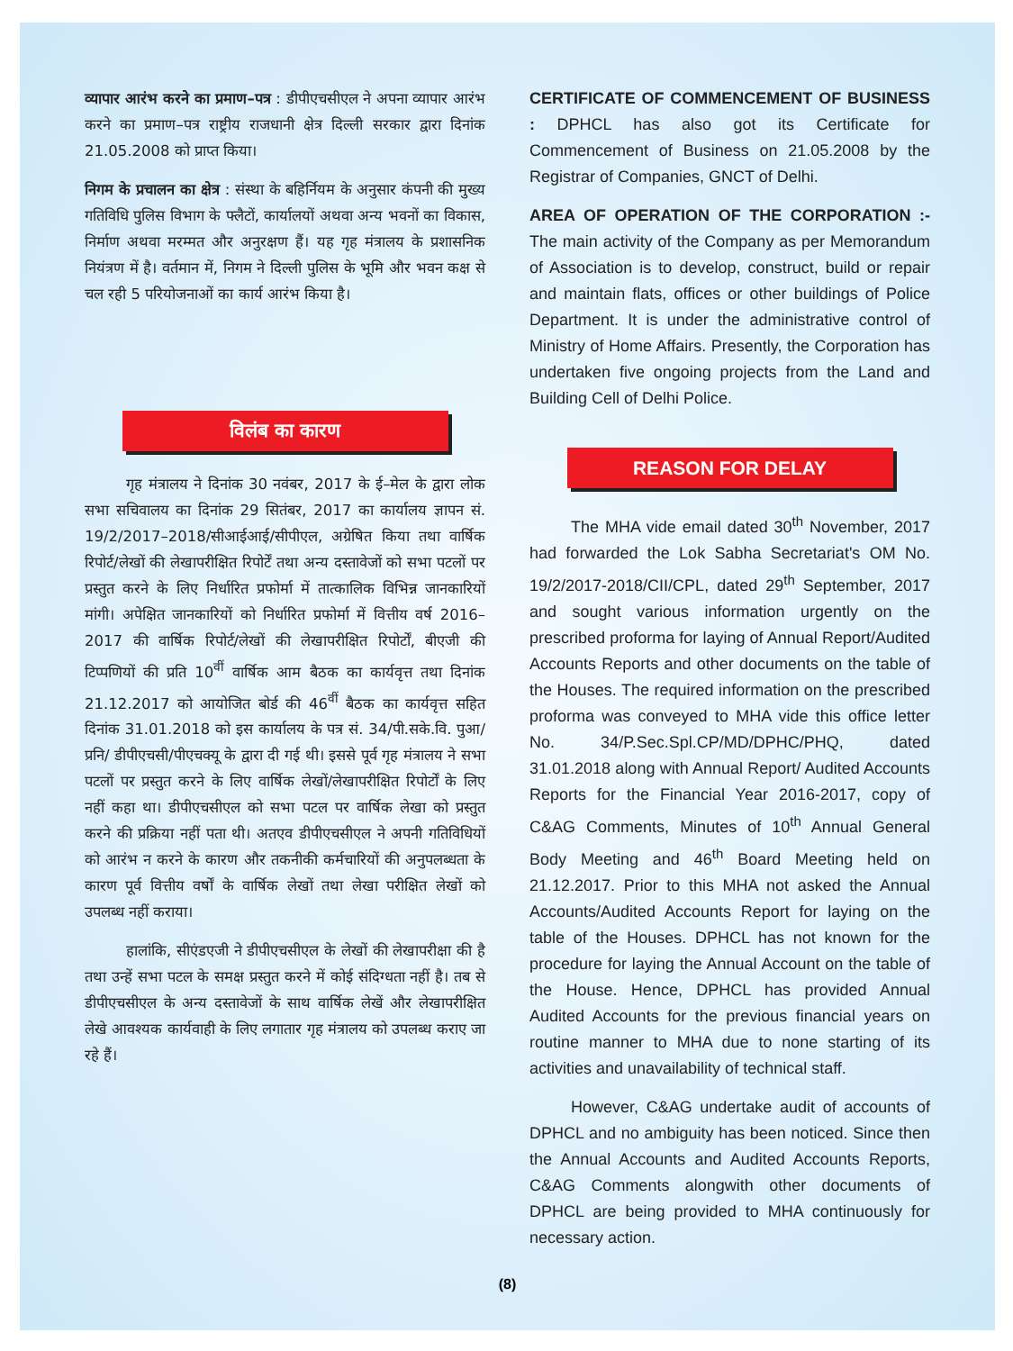व्यापार आरंभ करने का प्रमाण–पत्र : डीपीएचसीएल ने अपना व्यापार आरंभ करने का प्रमाण–पत्र राष्ट्रीय राजधानी क्षेत्र दिल्ली सरकार द्वारा दिनांक 21.05.2008 को प्राप्त किया।
निगम के प्रचालन का क्षेत्र : संस्था के बहिर्नियम के अनुसार कंपनी की मुख्य गतिविधि पुलिस विभाग के फ्लैटों, कार्यालयों अथवा अन्य भवनों का विकास, निर्माण अथवा मरम्मत और अनुरक्षण हैं। यह गृह मंत्रालय के प्रशासनिक नियंत्रण में है। वर्तमान में, निगम ने दिल्ली पुलिस के भूमि और भवन कक्ष से चल रही 5 परियोजनाओं का कार्य आरंभ किया है।
विलंब का कारण
गृह मंत्रालय ने दिनांक 30 नवंबर, 2017 के ई–मेल के द्वारा लोक सभा सचिवालय का दिनांक 29 सितंबर, 2017 का कार्यालय ज्ञापन सं. 19/2/2017–2018/सीआईआई/सीपीएल, अग्रेषित किया तथा वार्षिक रिपोर्ट/लेखों की लेखापरीक्षित रिपोर्टें तथा अन्य दस्तावेजों को सभा पटलों पर प्रस्तुत करने के लिए निर्धारित प्रफोर्मा में तात्कालिक विभिन्न जानकारियों मांगी। अपेक्षित जानकारियों को निर्धारित प्रफोर्मा में वित्तीय वर्ष 2016–2017 की वार्षिक रिपोर्ट/लेखों की लेखापरीक्षित रिपोर्टों, बीएजी की टिप्पणियों की प्रति 10<sup>वीं</sup> वार्षिक आम बैठक का कार्यवृत्त तथा दिनांक 21.12.2017 को आयोजित बोर्ड की 46<sup>वीं</sup> बैठक का कार्यवृत्त सहित दिनांक 31.01.2018 को इस कार्यालय के पत्र सं. 34/पी.सके.वि. पुआ/प्रनि/ डीपीएचसी/पीएचक्यू के द्वारा दी गई थी। इससे पूर्व गृह मंत्रालय ने सभा पटलों पर प्रस्तुत करने के लिए वार्षिक लेखों/लेखापरीक्षित रिपोर्टों के लिए नहीं कहा था। डीपीएचसीएल को सभा पटल पर वार्षिक लेखा को प्रस्तुत करने की प्रक्रिया नहीं पता थी। अतएव डीपीएचसीएल ने अपनी गतिविधियों को आरंभ न करने के कारण और तकनीकी कर्मचारियों की अनुपलब्धता के कारण पूर्व वित्तीय वर्षों के वार्षिक लेखों तथा लेखा परीक्षित लेखों को उपलब्ध नहीं कराया।
हालांकि, सीएंडएजी ने डीपीएचसीएल के लेखों की लेखापरीक्षा की है तथा उन्हें सभा पटल के समक्ष प्रस्तुत करने में कोई संदिग्धता नहीं है। तब से डीपीएचसीएल के अन्य दस्तावेजों के साथ वार्षिक लेखें और लेखापरीक्षित लेखे आवश्यक कार्यवाही के लिए लगातार गृह मंत्रालय को उपलब्ध कराए जा रहे हैं।
CERTIFICATE OF COMMENCEMENT OF BUSINESS : DPHCL has also got its Certificate for Commencement of Business on 21.05.2008 by the Registrar of Companies, GNCT of Delhi.
AREA OF OPERATION OF THE CORPORATION :- The main activity of the Company as per Memorandum of Association is to develop, construct, build or repair and maintain flats, offices or other buildings of Police Department. It is under the administrative control of Ministry of Home Affairs. Presently, the Corporation has undertaken five ongoing projects from the Land and Building Cell of Delhi Police.
REASON FOR DELAY
The MHA vide email dated 30<sup>th</sup> November, 2017 had forwarded the Lok Sabha Secretariat's OM No. 19/2/2017-2018/CII/CPL, dated 29<sup>th</sup> September, 2017 and sought various information urgently on the prescribed proforma for laying of Annual Report/Audited Accounts Reports and other documents on the table of the Houses. The required information on the prescribed proforma was conveyed to MHA vide this office letter No. 34/P.Sec.Spl.CP/MD/DPHC/PHQ, dated 31.01.2018 along with Annual Report/ Audited Accounts Reports for the Financial Year 2016-2017, copy of C&AG Comments, Minutes of 10<sup>th</sup> Annual General Body Meeting and 46<sup>th</sup> Board Meeting held on 21.12.2017. Prior to this MHA not asked the Annual Accounts/Audited Accounts Report for laying on the table of the Houses. DPHCL has not known for the procedure for laying the Annual Account on the table of the House. Hence, DPHCL has provided Annual Audited Accounts for the previous financial years on routine manner to MHA due to none starting of its activities and unavailability of technical staff.
However, C&AG undertake audit of accounts of DPHCL and no ambiguity has been noticed. Since then the Annual Accounts and Audited Accounts Reports, C&AG Comments alongwith other documents of DPHCL are being provided to MHA continuously for necessary action.
(8)